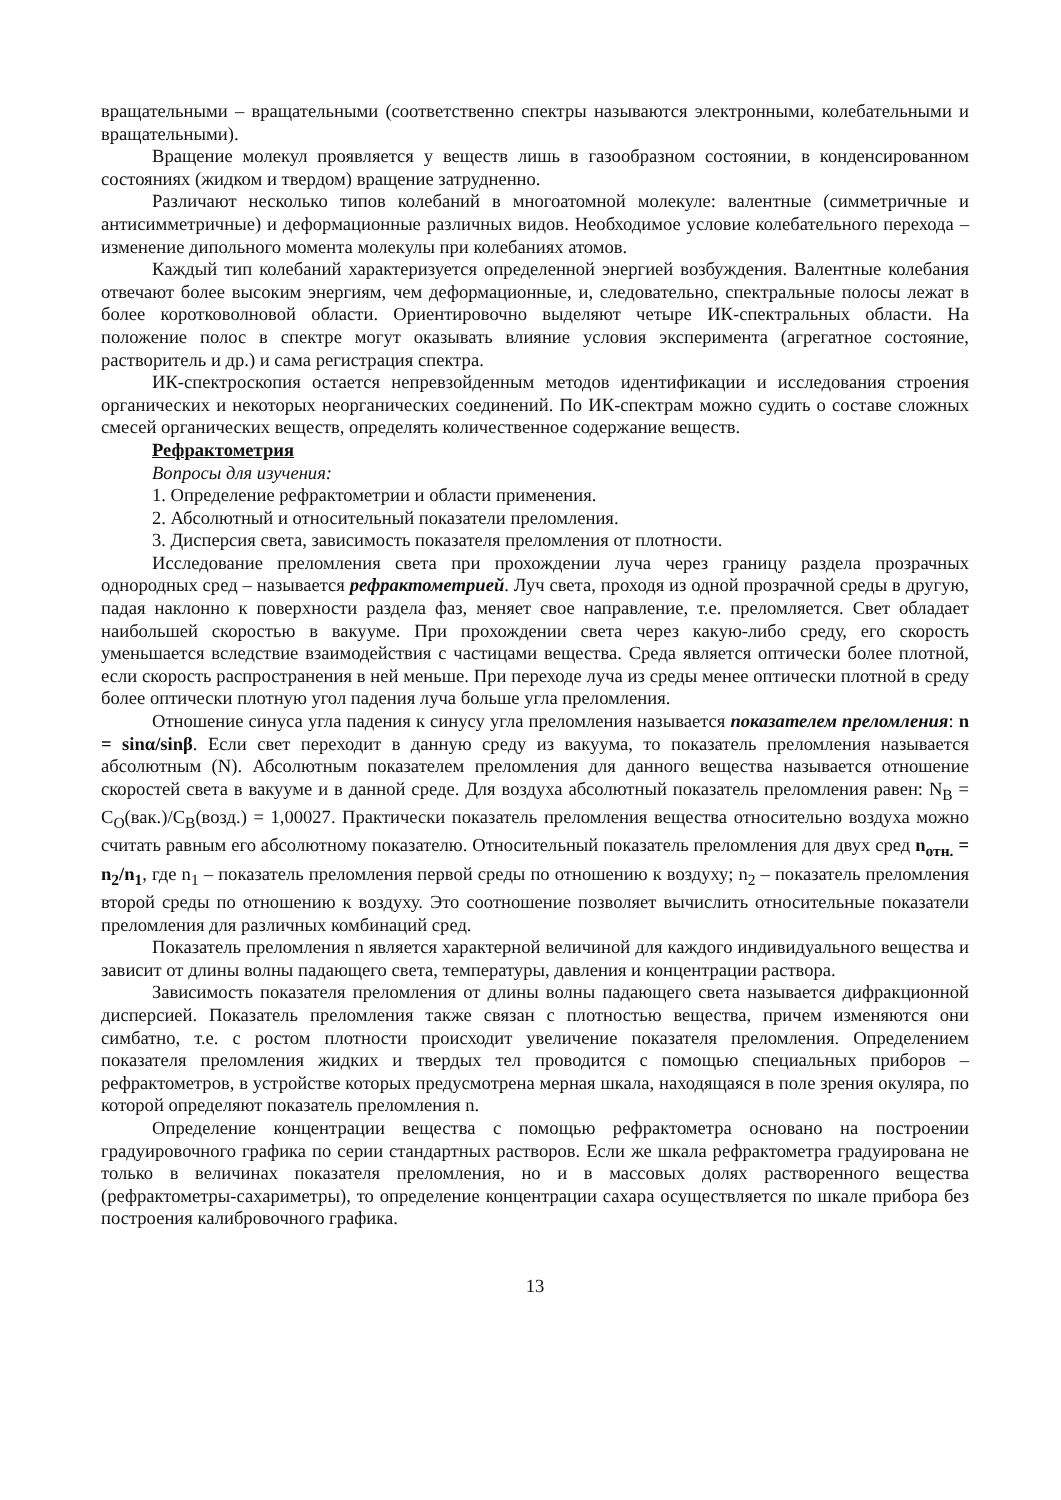вращательными – вращательными (соответственно спектры называются электронными, колебательными и вращательными).
Вращение молекул проявляется у веществ лишь в газообразном состоянии, в конденсированном состояниях (жидком и твердом) вращение затрудненно.
Различают несколько типов колебаний в многоатомной молекуле: валентные (симметричные и антисимметричные) и деформационные различных видов. Необходимое условие колебательного перехода – изменение дипольного момента молекулы при колебаниях атомов.
Каждый тип колебаний характеризуется определенной энергией возбуждения. Валентные колебания отвечают более высоким энергиям, чем деформационные, и, следовательно, спектральные полосы лежат в более коротковолновой области. Ориентировочно выделяют четыре ИК-спектральных области. На положение полос в спектре могут оказывать влияние условия эксперимента (агрегатное состояние, растворитель и др.) и сама регистрация спектра.
ИК-спектроскопия остается непревзойденным методов идентификации и исследования строения органических и некоторых неорганических соединений. По ИК-спектрам можно судить о составе сложных смесей органических веществ, определять количественное содержание веществ.
Рефрактометрия
Вопросы для изучения:
1. Определение рефрактометрии и области применения.
2. Абсолютный и относительный показатели преломления.
3. Дисперсия света, зависимость показателя преломления от плотности.
Исследование преломления света при прохождении луча через границу раздела прозрачных однородных сред – называется рефрактометрией. Луч света, проходя из одной прозрачной среды в другую, падая наклонно к поверхности раздела фаз, меняет свое направление, т.е. преломляется. Свет обладает наибольшей скоростью в вакууме. При прохождении света через какую-либо среду, его скорость уменьшается вследствие взаимодействия с частицами вещества. Среда является оптически более плотной, если скорость распространения в ней меньше. При переходе луча из среды менее оптически плотной в среду более оптически плотную угол падения луча больше угла преломления.
Отношение синуса угла падения к синусу угла преломления называется показателем преломления: n = sinα/sinβ. Если свет переходит в данную среду из вакуума, то показатель преломления называется абсолютным (N). Абсолютным показателем преломления для данного вещества называется отношение скоростей света в вакууме и в данной среде. Для воздуха абсолютный показатель преломления равен: N<sub>B</sub> = C<sub>O</sub>(вак.)/C<sub>B</sub>(возд.) = 1,00027. Практически показатель преломления вещества относительно воздуха можно считать равным его абсолютному показателю. Относительный показатель преломления для двух сред n<sub>отн.</sub> = n<sub>2</sub>/n<sub>1</sub>, где n<sub>1</sub> – показатель преломления первой среды по отношению к воздуху; n<sub>2</sub> – показатель преломления второй среды по отношению к воздуху. Это соотношение позволяет вычислить относительные показатели преломления для различных комбинаций сред.
Показатель преломления n является характерной величиной для каждого индивидуального вещества и зависит от длины волны падающего света, температуры, давления и концентрации раствора.
Зависимость показателя преломления от длины волны падающего света называется дифракционной дисперсией. Показатель преломления также связан с плотностью вещества, причем изменяются они симбатно, т.е. с ростом плотности происходит увеличение показателя преломления. Определением показателя преломления жидких и твердых тел проводится с помощью специальных приборов – рефрактометров, в устройстве которых предусмотрена мерная шкала, находящаяся в поле зрения окуляра, по которой определяют показатель преломления n.
Определение концентрации вещества с помощью рефрактометра основано на построении градуировочного графика по серии стандартных растворов. Если же шкала рефрактометра градуирована не только в величинах показателя преломления, но и в массовых долях растворенного вещества (рефрактометры-сахариметры), то определение концентрации сахара осуществляется по шкале прибора без построения калибровочного графика.
13